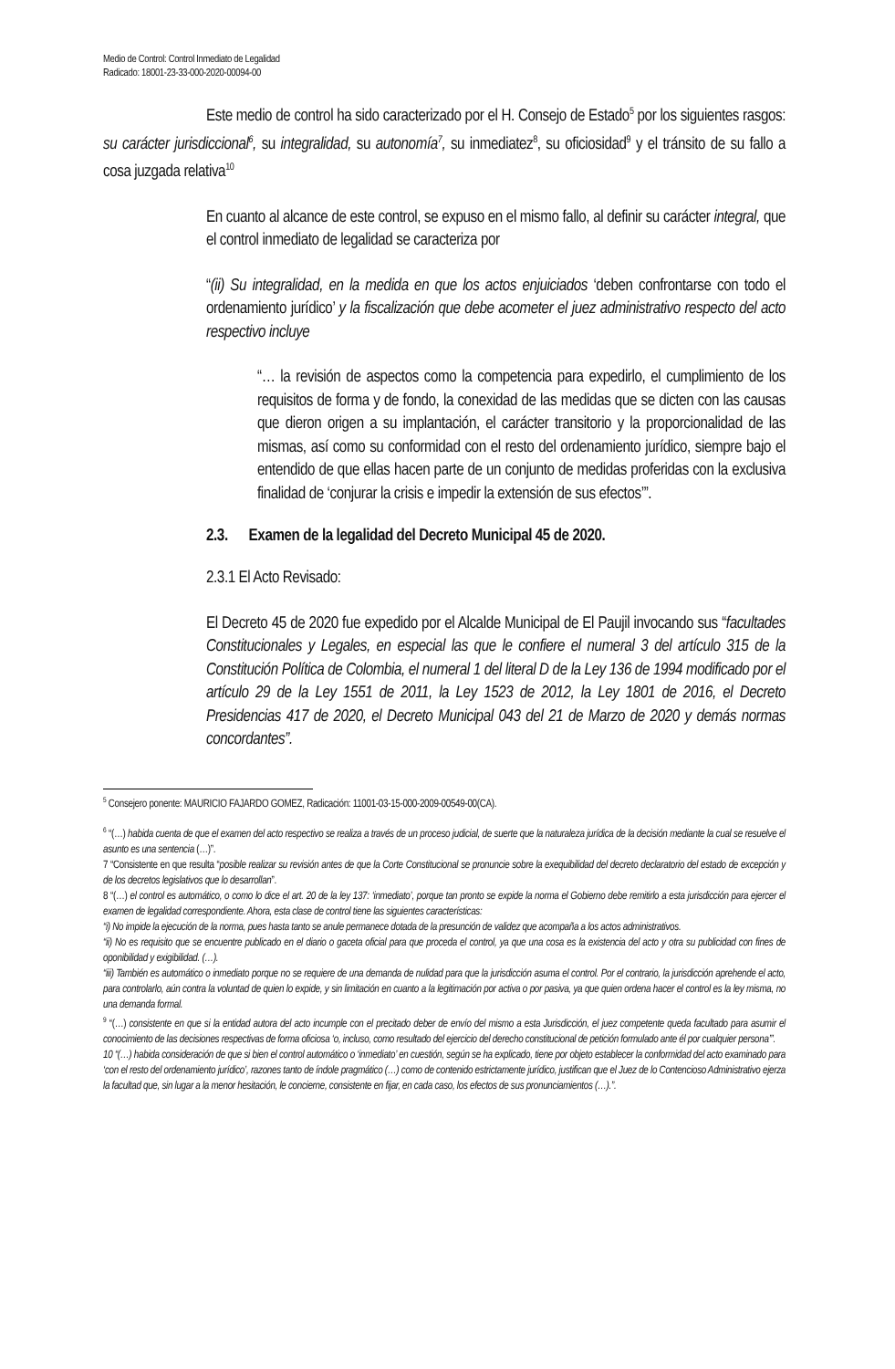Medio de Control: Control Inmediato de Legalidad
Radicado: 18001-23-33-000-2020-00094-00
Este medio de control ha sido caracterizado por el H. Consejo de Estado<sup>5</sup> por los siguientes rasgos: su carácter jurisdiccional<sup>6</sup>, su integralidad, su autonomía<sup>7</sup>, su inmediatez<sup>8</sup>, su oficiosidad<sup>9</sup> y el tránsito de su fallo a cosa juzgada relativa<sup>10</sup>
En cuanto al alcance de este control, se expuso en el mismo fallo, al definir su carácter integral, que el control inmediato de legalidad se caracteriza por
“(ii) Su integralidad, en la medida en que los actos enjuiciados ‘deben confrontarse con todo el ordenamiento jurídico’ y la fiscalización que debe acometer el juez administrativo respecto del acto respectivo incluye
“… la revisión de aspectos como la competencia para expedirlo, el cumplimiento de los requisitos de forma y de fondo, la conexidad de las medidas que se dicten con las causas que dieron origen a su implantación, el carácter transitorio y la proporcionalidad de las mismas, así como su conformidad con el resto del ordenamiento jurídico, siempre bajo el entendido de que ellas hacen parte de un conjunto de medidas proferidas con la exclusiva finalidad de ‘conjurar la crisis e impedir la extensión de sus efectos’”.
2.3. Examen de la legalidad del Decreto Municipal 45 de 2020.
2.3.1 El Acto Revisado:
El Decreto 45 de 2020 fue expedido por el Alcalde Municipal de El Paujil invocando sus “facultades Constitucionales y Legales, en especial las que le confiere el numeral 3 del artículo 315 de la Constitución Política de Colombia, el numeral 1 del literal D de la Ley 136 de 1994 modificado por el artículo 29 de la Ley 1551 de 2011, la Ley 1523 de 2012, la Ley 1801 de 2016, el Decreto Presidencias 417 de 2020, el Decreto Municipal 043 del 21 de Marzo de 2020 y demás normas concordantes”.
<sup>5</sup> Consejero ponente: MAURICIO FAJARDO GOMEZ, Radicación: 11001-03-15-000-2009-00549-00(CA).
<sup>6</sup> “(…) habida cuenta de que el examen del acto respectivo se realiza a través de un proceso judicial, de suerte que la naturaleza jurídica de la decisión mediante la cual se resuelve el asunto es una sentencia (…)”.
7 “Consistente en que resulta “posible realizar su revisión antes de que la Corte Constitucional se pronuncie sobre la exequibilidad del decreto declaratorio del estado de excepción y de los decretos legislativos que lo desarrollan”.
8 “(…) el control es automático, o como lo dice el art. 20 de la ley 137: ‘inmediato’, porque tan pronto se expide la norma el Gobierno debe remitirlo a esta jurisdicción para ejercer el examen de legalidad correspondiente. Ahora, esta clase de control tiene las siguientes características:
“i) No impide la ejecución de la norma, pues hasta tanto se anule permanece dotada de la presunción de validez que acompaña a los actos administrativos.
“ii) No es requisito que se encuentre publicado en el diario o gaceta oficial para que proceda el control, ya que una cosa es la existencia del acto y otra su publicidad con fines de oponibilidad y exigibilidad. (…).
“iii) También es automático o inmediato porque no se requiere de una demanda de nulidad para que la jurisdicción asuma el control. Por el contrario, la jurisdicción aprehende el acto, para controlarlo, aún contra la voluntad de quien lo expide, y sin limitación en cuanto a la legitimación por activa o por pasiva, ya que quien ordena hacer el control es la ley misma, no una demanda formal.
<sup>9</sup> “(…) consistente en que si la entidad autora del acto incumple con el precitado deber de envío del mismo a esta Jurisdicción, el juez competente queda facultado para asumir el conocimiento de las decisiones respectivas de forma oficiosa ‘o, incluso, como resultado del ejercicio del derecho constitucional de petición formulado ante él por cualquier persona’”.
10 “(…) habida consideración de que si bien el control automático o ‘inmediato’ en cuestión, según se ha explicado, tiene por objeto establecer la conformidad del acto examinado para ‘con el resto del ordenamiento jurídico’, razones tanto de índole pragmático (…) como de contenido estrictamente jurídico, justifican que el Juez de lo Contencioso Administrativo ejerza la facultad que, sin lugar a la menor hesitación, le concierne, consistente en fijar, en cada caso, los efectos de sus pronunciamientos (…).”.